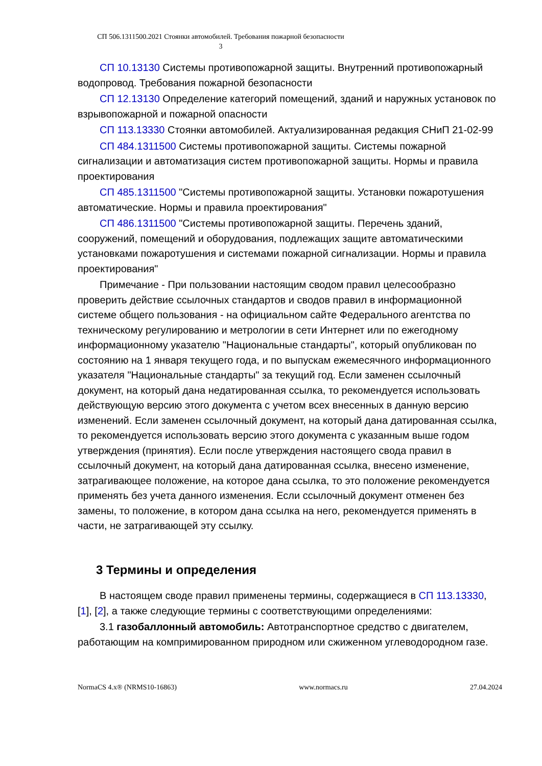СП 506.1311500.2021 Стоянки автомобилей. Требования пожарной безопасности
3
СП 10.13130 Системы противопожарной защиты. Внутренний противопожарный водопровод. Требования пожарной безопасности
СП 12.13130 Определение категорий помещений, зданий и наружных установок по взрывопожарной и пожарной опасности
СП 113.13330 Стоянки автомобилей. Актуализированная редакция СНиП 21-02-99
СП 484.1311500 Системы противопожарной защиты. Системы пожарной сигнализации и автоматизация систем противопожарной защиты. Нормы и правила проектирования
СП 485.1311500 "Системы противопожарной защиты. Установки пожаротушения автоматические. Нормы и правила проектирования"
СП 486.1311500 "Системы противопожарной защиты. Перечень зданий, сооружений, помещений и оборудования, подлежащих защите автоматическими установками пожаротушения и системами пожарной сигнализации. Нормы и правила проектирования"
Примечание - При пользовании настоящим сводом правил целесообразно проверить действие ссылочных стандартов и сводов правил в информационной системе общего пользования - на официальном сайте Федерального агентства по техническому регулированию и метрологии в сети Интернет или по ежегодному информационному указателю "Национальные стандарты", который опубликован по состоянию на 1 января текущего года, и по выпускам ежемесячного информационного указателя "Национальные стандарты" за текущий год. Если заменен ссылочный документ, на который дана недатированная ссылка, то рекомендуется использовать действующую версию этого документа с учетом всех внесенных в данную версию изменений. Если заменен ссылочный документ, на который дана датированная ссылка, то рекомендуется использовать версию этого документа с указанным выше годом утверждения (принятия). Если после утверждения настоящего свода правил в ссылочный документ, на который дана датированная ссылка, внесено изменение, затрагивающее положение, на которое дана ссылка, то это положение рекомендуется применять без учета данного изменения. Если ссылочный документ отменен без замены, то положение, в котором дана ссылка на него, рекомендуется применять в части, не затрагивающей эту ссылку.
3 Термины и определения
В настоящем своде правил применены термины, содержащиеся в СП 113.13330, [1], [2], а также следующие термины с соответствующими определениями:
3.1 газобаллонный автомобиль: Автотранспортное средство с двигателем, работающим на компримированном природном или сжиженном углеводородном газе.
NormaCS 4.x® (NRMS10-16863) www.normacs.ru 27.04.2024